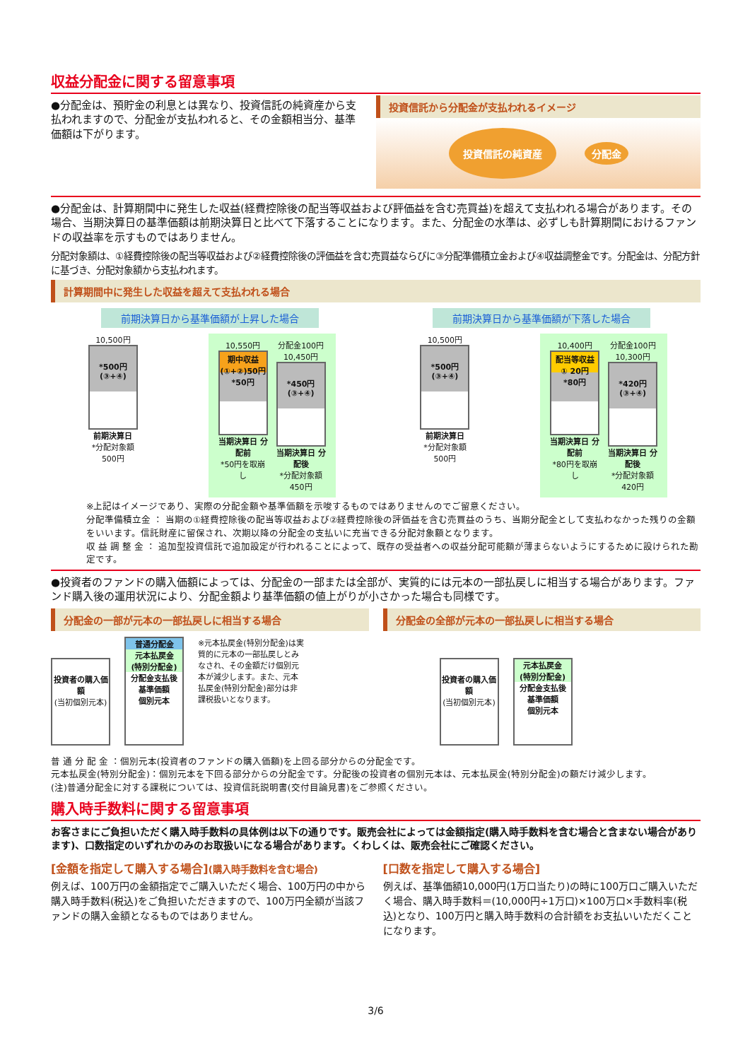収益分配金に関する留意事項
●分配金は、預貯金の利息とは異なり、投資信託の純資産から支払われますので、分配金が支払われると、その金額相当分、基準価額は下がります。
投資信託から分配金が支払われるイメージ
投資信託の純資産 分配金
●分配金は、計算期間中に発生した収益(経費控除後の配当等収益および評価益を含む売買益)を超えて支払われる場合があります。その場合、当期決算日の基準価額は前期決算日と比べて下落することになります。また、分配金の水準は、必ずしも計算期間におけるファンドの収益率を示すものではありません。
分配対象額は、①経費控除後の配当等収益および②経費控除後の評価益を含む売買益ならびに③分配準備積立金および④収益調整金です。分配金は、分配方針に基づき、分配対象額から支払われます。
計算期間中に発生した収益を超えて支払われる場合
前期決算日から基準価額が上昇した場合
10,500円
*500円
(③+④)
前期決算日
*分配対象額 500円
10,550円
期中収益
(①+②)50円
*50円
当期決算日 分配前
*50円を取崩し
分配金100円
10,450円
*450円
(③+④)
当期決算日 分配後
*分配対象額 450円
前期決算日から基準価額が下落した場合
10,500円
*500円
(③+④)
前期決算日
*分配対象額 500円
10,400円
配当等収益
① 20円
*80円
当期決算日 分配前
*80円を取崩し
分配金100円
10,300円
*420円
(③+④)
当期決算日 分配後
*分配対象額 420円
※上記はイメージであり、実際の分配金額や基準価額を示唆するものではありませんのでご留意ください。
分配準備積立金 ： 当期の①経費控除後の配当等収益および②経費控除後の評価益を含む売買益のうち、当期分配金として支払わなかった残りの金額をいいます。信託財産に留保され、次期以降の分配金の支払いに充当できる分配対象額となります。
収 益 調 整 金 ： 追加型投資信託で追加設定が行われることによって、既存の受益者への収益分配可能額が薄まらないようにするために設けられた勘定です。
●投資者のファンドの購入価額によっては、分配金の一部または全部が、実質的には元本の一部払戻しに相当する場合があります。ファンド購入後の運用状況により、分配金額より基準価額の値上がりが小さかった場合も同様です。
分配金の一部が元本の一部払戻しに相当する場合
投資者の購入価額
(当初個別元本)
普通分配金
元本払戻金
(特別分配金)
分配金支払後
基準価額
個別元本
※元本払戻金(特別分配金)は実質的に元本の一部払戻しとみなされ、その金額だけ個別元本が減少します。また、元本払戻金(特別分配金)部分は非課税扱いとなります。
分配金の全部が元本の一部払戻しに相当する場合
投資者の購入価額
(当初個別元本)
元本払戻金
(特別分配金)
分配金支払後
基準価額
個別元本
普 通 分 配 金 ：個別元本(投資者のファンドの購入価額)を上回る部分からの分配金です。
元本払戻金(特別分配金)：個別元本を下回る部分からの分配金です。分配後の投資者の個別元本は、元本払戻金(特別分配金)の額だけ減少します。
(注)普通分配金に対する課税については、投資信託説明書(交付目論見書)をご参照ください。
購入時手数料に関する留意事項
お客さまにご負担いただく購入時手数料の具体例は以下の通りです。販売会社によっては金額指定(購入時手数料を含む場合と含まない場合があります)、口数指定のいずれかのみのお取扱いになる場合があります。くわしくは、販売会社にご確認ください。
[金額を指定して購入する場合](購入時手数料を含む場合)
例えば、100万円の金額指定でご購入いただく場合、100万円の中から購入時手数料(税込)をご負担いただきますので、100万円全額が当該ファンドの購入金額となるものではありません。
[口数を指定して購入する場合]
例えば、基準価額10,000円(1万口当たり)の時に100万口ご購入いただく場合、購入時手数料＝(10,000円÷1万口)×100万口×手数料率(税込)となり、100万円と購入時手数料の合計額をお支払いいただくことになります。
3/6